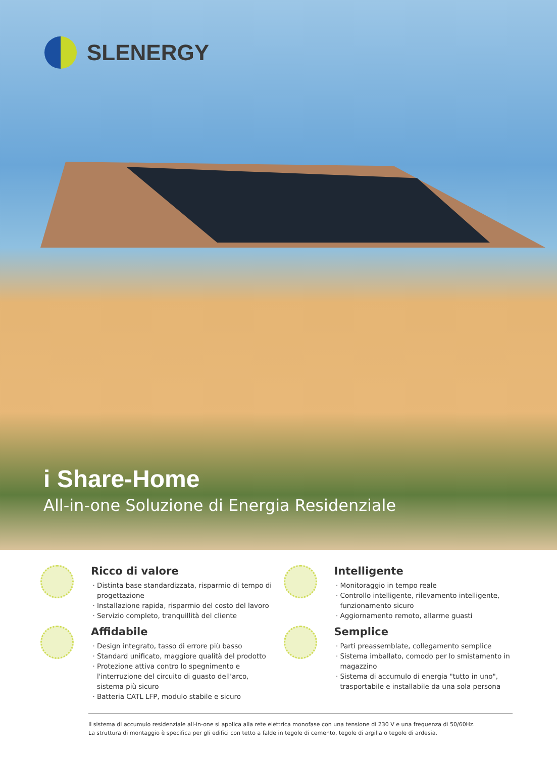SLENERGY
i Share-Home
All-in-one Soluzione di Energia Residenziale
Ricco di valore
Distinta base standardizzata, risparmio di tempo di progettazione
Installazione rapida, risparmio del costo del lavoro
Servizio completo, tranquillità del cliente
Intelligente
Monitoraggio in tempo reale
Controllo intelligente, rilevamento intelligente, funzionamento sicuro
Aggiornamento remoto, allarme guasti
Affidabile
Design integrato, tasso di errore più basso
Standard unificato, maggiore qualità del prodotto
Protezione attiva contro lo spegnimento e l'interruzione del circuito di guasto dell'arco, sistema più sicuro
Batteria CATL LFP, modulo stabile e sicuro
Semplice
Parti preassemblate, collegamento semplice
Sistema imballato, comodo per lo smistamento in magazzino
Sistema di accumulo di energia "tutto in uno", trasportabile e installabile da una sola persona
Il sistema di accumulo residenziale all-in-one si applica alla rete elettrica monofase con una tensione di 230 V e una frequenza di 50/60Hz.
La struttura di montaggio è specifica per gli edifici con tetto a falde in tegole di cemento, tegole di argilla o tegole di ardesia.